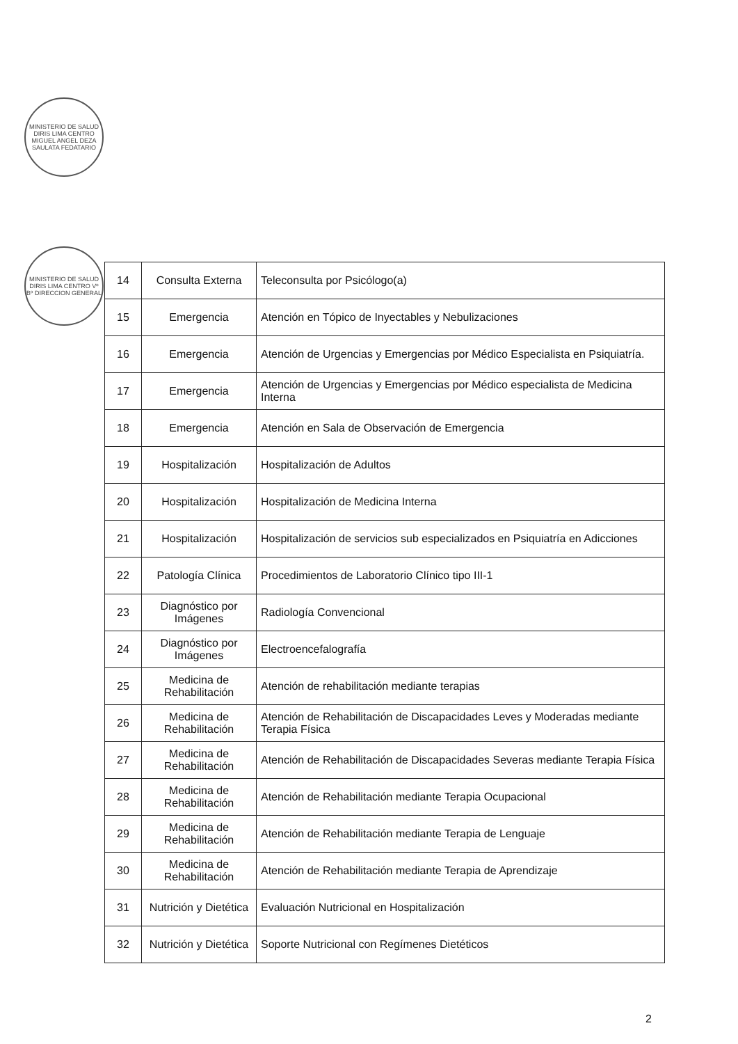MINISTERIO DE SALUD DIRIS LIMA CENTRO MIGUEL ANGEL DEZA SAULATA FEDATARIO
MINISTERIO DE SALUD DIRIS LIMA CENTRO Vº Bº DIRECCION GENERAL
| 14 | Consulta Externa | Teleconsulta por Psicólogo(a) |
| 15 | Emergencia | Atención en Tópico de Inyectables y Nebulizaciones |
| 16 | Emergencia | Atención de Urgencias y Emergencias por Médico Especialista en Psiquiatría. |
| 17 | Emergencia | Atención de Urgencias y Emergencias por Médico especialista de Medicina Interna |
| 18 | Emergencia | Atención en Sala de Observación de Emergencia |
| 19 | Hospitalización | Hospitalización de Adultos |
| 20 | Hospitalización | Hospitalización de Medicina Interna |
| 21 | Hospitalización | Hospitalización de servicios sub especializados en Psiquiatría en Adicciones |
| 22 | Patología Clínica | Procedimientos de Laboratorio Clínico tipo III-1 |
| 23 | Diagnóstico por Imágenes | Radiología Convencional |
| 24 | Diagnóstico por Imágenes | Electroencefalografía |
| 25 | Medicina de Rehabilitación | Atención de rehabilitación mediante terapias |
| 26 | Medicina de Rehabilitación | Atención de Rehabilitación de Discapacidades Leves y Moderadas mediante Terapia Física |
| 27 | Medicina de Rehabilitación | Atención de Rehabilitación de Discapacidades Severas mediante Terapia Física |
| 28 | Medicina de Rehabilitación | Atención de Rehabilitación mediante Terapia Ocupacional |
| 29 | Medicina de Rehabilitación | Atención de Rehabilitación mediante Terapia de Lenguaje |
| 30 | Medicina de Rehabilitación | Atención de Rehabilitación mediante Terapia de Aprendizaje |
| 31 | Nutrición y Dietética | Evaluación Nutricional en Hospitalización |
| 32 | Nutrición y Dietética | Soporte Nutricional con Regímenes Dietéticos |
2